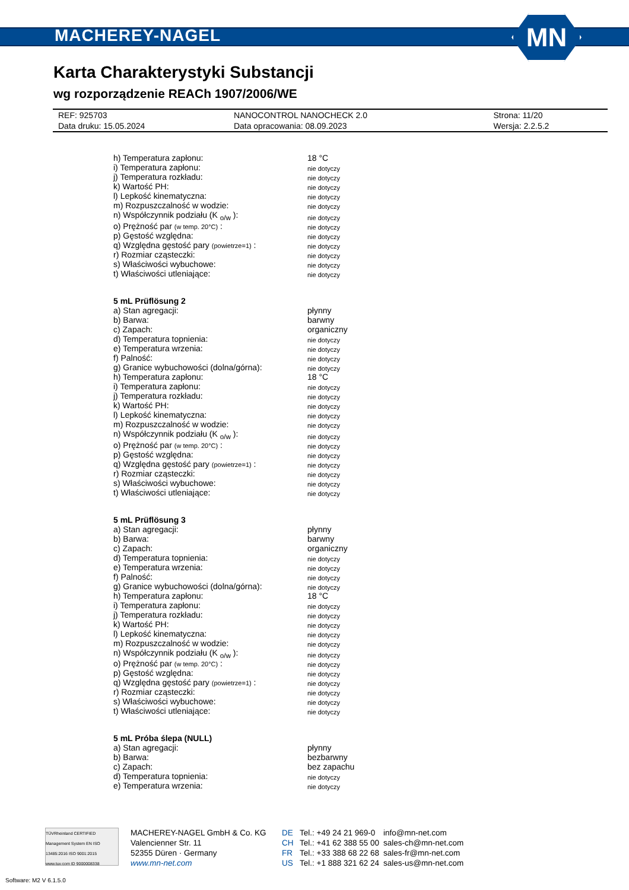MACHEREY-NAGEL MN
Karta Charakterystyki Substancji
wg rozporządzenie REACh 1907/2006/WE
| REF: 925703 | NANOCONTROL NANOCHECK 2.0 | Strona: 11/20 |
| Data druku: 15.05.2024 | Data opracowania: 08.09.2023 | Wersja: 2.2.5.2 |
| h) Temperatura zapłonu: | 18 °C |
| i) Temperatura zapłonu: | nie dotyczy |
| j) Temperatura rozkładu: | nie dotyczy |
| k) Wartość PH: | nie dotyczy |
| l) Lepkość kinematyczna: | nie dotyczy |
| m) Rozpuszczalność w wodzie: | nie dotyczy |
| n) Współczynnik podziału (K <sub>o/w</sub> ): | nie dotyczy |
| o) Prężność par (w temp. 20°C) : | nie dotyczy |
| p) Gęstość względna: | nie dotyczy |
| q) Względna gęstość pary (powietrze=1) : | nie dotyczy |
| r) Rozmiar cząsteczki: | nie dotyczy |
| s) Właściwości wybuchowe: | nie dotyczy |
| t) Właściwości utleniające: | nie dotyczy |
| 5 mL Prüflösung 2 | |
| a) Stan agregacji: | płynny |
| b) Barwa: | barwny |
| c) Zapach: | organiczny |
| d) Temperatura topnienia: | nie dotyczy |
| e) Temperatura wrzenia: | nie dotyczy |
| f) Palność: | nie dotyczy |
| g) Granice wybuchowości (dolna/górna): | nie dotyczy |
| h) Temperatura zapłonu: | 18 °C |
| i) Temperatura zapłonu: | nie dotyczy |
| j) Temperatura rozkładu: | nie dotyczy |
| k) Wartość PH: | nie dotyczy |
| l) Lepkość kinematyczna: | nie dotyczy |
| m) Rozpuszczalność w wodzie: | nie dotyczy |
| n) Współczynnik podziału (K <sub>o/w</sub> ): | nie dotyczy |
| o) Prężność par (w temp. 20°C) : | nie dotyczy |
| p) Gęstość względna: | nie dotyczy |
| q) Względna gęstość pary (powietrze=1) : | nie dotyczy |
| r) Rozmiar cząsteczki: | nie dotyczy |
| s) Właściwości wybuchowe: | nie dotyczy |
| t) Właściwości utleniające: | nie dotyczy |
| 5 mL Prüflösung 3 | |
| a) Stan agregacji: | płynny |
| b) Barwa: | barwny |
| c) Zapach: | organiczny |
| d) Temperatura topnienia: | nie dotyczy |
| e) Temperatura wrzenia: | nie dotyczy |
| f) Palność: | nie dotyczy |
| g) Granice wybuchowości (dolna/górna): | nie dotyczy |
| h) Temperatura zapłonu: | 18 °C |
| i) Temperatura zapłonu: | nie dotyczy |
| j) Temperatura rozkładu: | nie dotyczy |
| k) Wartość PH: | nie dotyczy |
| l) Lepkość kinematyczna: | nie dotyczy |
| m) Rozpuszczalność w wodzie: | nie dotyczy |
| n) Współczynnik podziału (K <sub>o/w</sub> ): | nie dotyczy |
| o) Prężność par (w temp. 20°C) : | nie dotyczy |
| p) Gęstość względna: | nie dotyczy |
| q) Względna gęstość pary (powietrze=1) : | nie dotyczy |
| r) Rozmiar cząsteczki: | nie dotyczy |
| s) Właściwości wybuchowe: | nie dotyczy |
| t) Właściwości utleniające: | nie dotyczy |
| 5 mL Próba ślepa (NULL) | |
| a) Stan agregacji: | płynny |
| b) Barwa: | bezbarwny |
| c) Zapach: | bez zapachu |
| d) Temperatura topnienia: | nie dotyczy |
| e) Temperatura wrzenia: | nie dotyczy |
TÜVRheinland CERTIFIED
Management System EN ISO 13485:2016 ISO 9001:2015
www.tuv.com ID 9000008338
MACHEREY-NAGEL GmbH & Co. KG
Valencienner Str. 11
52355 Düren · Germany
www.mn-net.com
DE
CH
FR
US
Tel.: +49 24 21 969-0
Tel.: +41 62 388 55 00
Tel.: +33 388 68 22 68
Tel.: +1 888 321 62 24
info@mn-net.com
sales-ch@mn-net.com
sales-fr@mn-net.com
sales-us@mn-net.com
Software: M2 V 6.1.5.0